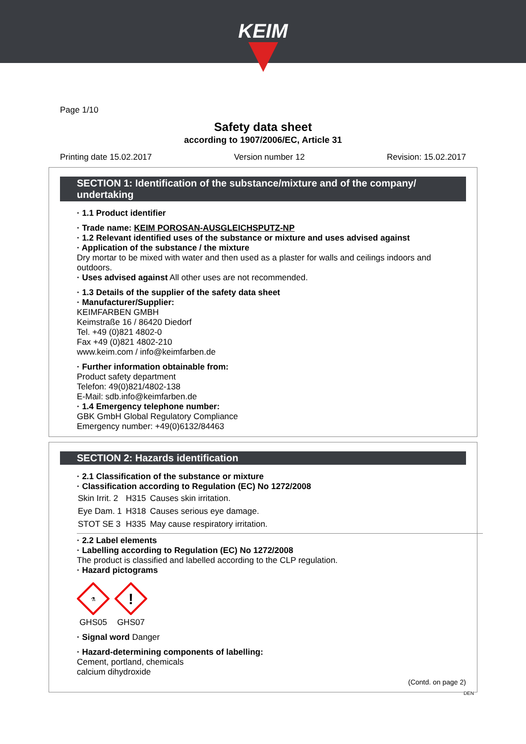KEIM
Page 1/10
Safety data sheet
according to 1907/2006/EC, Article 31
Printing date 15.02.2017 Version number 12 Revision: 15.02.2017
SECTION 1: Identification of the substance/mixture and of the company/ undertaking
· 1.1 Product identifier
· Trade name: KEIM POROSAN-AUSGLEICHSPUTZ-NP
· 1.2 Relevant identified uses of the substance or mixture and uses advised against
· Application of the substance / the mixture
Dry mortar to be mixed with water and then used as a plaster for walls and ceilings indoors and outdoors.
· Uses advised against All other uses are not recommended.
· 1.3 Details of the supplier of the safety data sheet
· Manufacturer/Supplier:
KEIMFARBEN GMBH
Keimstraße 16 / 86420 Diedorf
Tel. +49 (0)821 4802-0
Fax +49 (0)821 4802-210
www.keim.com / info@keimfarben.de
· Further information obtainable from:
Product safety department
Telefon: 49(0)821/4802-138
E-Mail: sdb.info@keimfarben.de
· 1.4 Emergency telephone number:
GBK GmbH Global Regulatory Compliance
Emergency number: +49(0)6132/84463
SECTION 2: Hazards identification
· 2.1 Classification of the substance or mixture
· Classification according to Regulation (EC) No 1272/2008
| Skin Irrit. 2 | H315 | Causes skin irritation. |
| Eye Dam. 1 | H318 | Causes serious eye damage. |
| STOT SE 3 | H335 | May cause respiratory irritation. |
· 2.2 Label elements
· Labelling according to Regulation (EC) No 1272/2008
The product is classified and labelled according to the CLP regulation.
· Hazard pictograms
⚗
GHS05
!
GHS07
· Signal word Danger
· Hazard-determining components of labelling:
Cement, portland, chemicals
calcium dihydroxide
(Contd. on page 2)
DEN